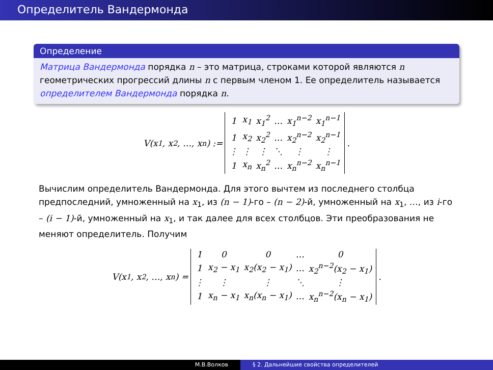Определитель Вандермонда
Определение
Матрица Вандермонда порядка n – это матрица, строками которой являются n геометрических прогрессий длины n с первым членом 1. Ее определитель называется определителем Вандермонда порядка n.
V(x<sub>1</sub>, x<sub>2</sub>, …, x<sub>n</sub>) :=
| 1 | x<sub>1</sub> | x<sub>1</sub><sup>2</sup> | … | x<sub>1</sub><sup>n−2</sup> | x<sub>1</sub><sup>n−1</sup> |
| 1 | x<sub>2</sub> | x<sub>2</sub><sup>2</sup> | … | x<sub>2</sub><sup>n−2</sup> | x<sub>2</sub><sup>n−1</sup> |
| ⋮ | ⋮ | ⋮ | ⋱ | ⋮ | ⋮ |
| 1 | x<sub>n</sub> | x<sub>n</sub><sup>2</sup> | … | x<sub>n</sub><sup>n−2</sup> | x<sub>n</sub><sup>n−1</sup> |
.
Вычислим определитель Вандермонда. Для этого вычтем из последнего столбца предпоследний, умноженный на x<sub>1</sub>, из (n − 1)-го – (n − 2)-й, умноженный на x<sub>1</sub>, …, из i-го – (i − 1)-й, умноженный на x<sub>1</sub>, и так далее для всех столбцов. Эти преобразования не меняют определитель. Получим
V(x<sub>1</sub>, x<sub>2</sub>, …, x<sub>n</sub>) =
| 1 | 0 | 0 | … | 0 |
| 1 | x<sub>2</sub> − x<sub>1</sub> | x<sub>2</sub>(x<sub>2</sub> − x<sub>1</sub>) | … | x<sub>2</sub><sup>n−2</sup>(x<sub>2</sub> − x<sub>1</sub>) |
| ⋮ | ⋮ | ⋮ | ⋱ | ⋮ |
| 1 | x<sub>n</sub> − x<sub>1</sub> | x<sub>n</sub>(x<sub>n</sub> − x<sub>1</sub>) | … | x<sub>n</sub><sup>n−2</sup>(x<sub>n</sub> − x<sub>1</sub>) |
.
М.В.Волков § 2. Дальнейшие свойства определителей